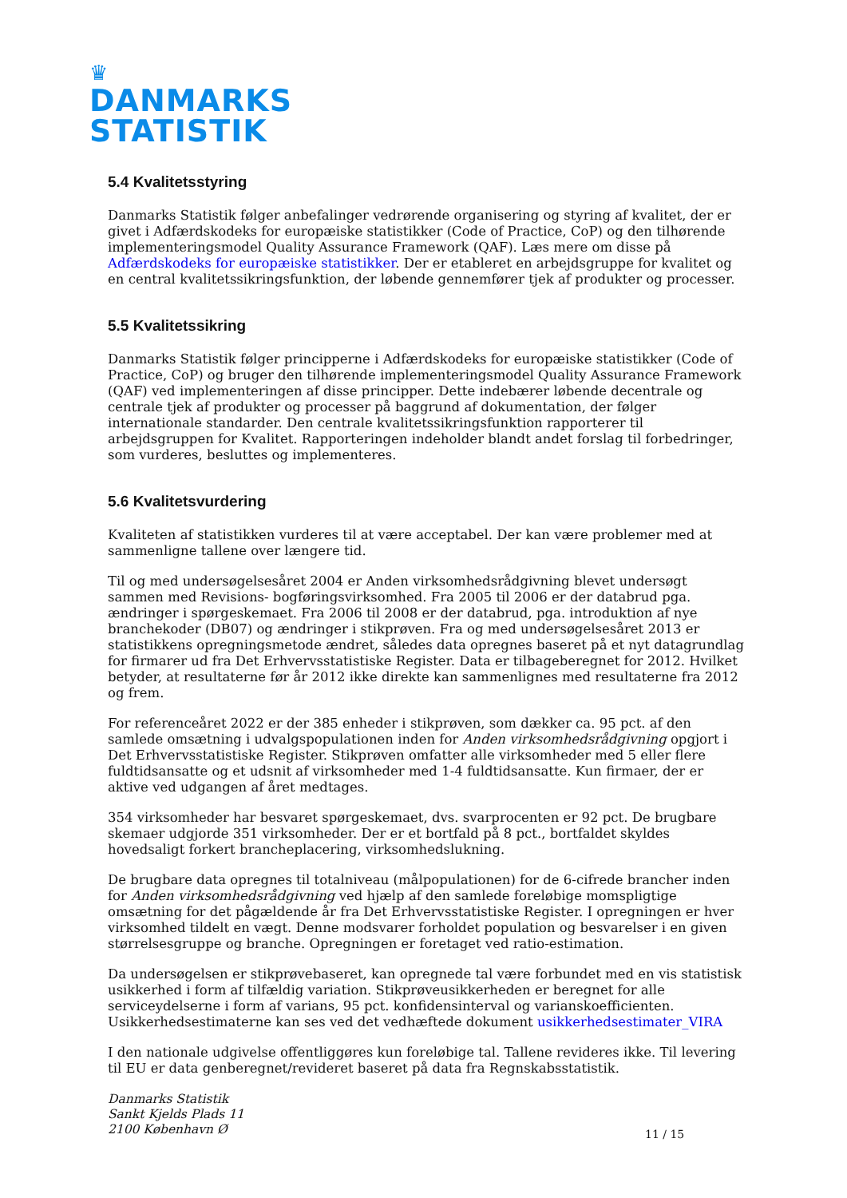♛
DANMARKS
STATISTIK
5.4 Kvalitetsstyring
Danmarks Statistik følger anbefalinger vedrørende organisering og styring af kvalitet, der er givet i Adfærdskodeks for europæiske statistikker (Code of Practice, CoP) og den tilhørende implementeringsmodel Quality Assurance Framework (QAF). Læs mere om disse på Adfærdskodeks for europæiske statistikker. Der er etableret en arbejdsgruppe for kvalitet og en central kvalitetssikringsfunktion, der løbende gennemfører tjek af produkter og processer.
5.5 Kvalitetssikring
Danmarks Statistik følger principperne i Adfærdskodeks for europæiske statistikker (Code of Practice, CoP) og bruger den tilhørende implementeringsmodel Quality Assurance Framework (QAF) ved implementeringen af disse principper. Dette indebærer løbende decentrale og centrale tjek af produkter og processer på baggrund af dokumentation, der følger internationale standarder. Den centrale kvalitetssikringsfunktion rapporterer til arbejdsgruppen for Kvalitet. Rapporteringen indeholder blandt andet forslag til forbedringer, som vurderes, besluttes og implementeres.
5.6 Kvalitetsvurdering
Kvaliteten af statistikken vurderes til at være acceptabel. Der kan være problemer med at sammenligne tallene over længere tid.
Til og med undersøgelsesåret 2004 er Anden virksomhedsrådgivning blevet undersøgt sammen med Revisions- bogføringsvirksomhed. Fra 2005 til 2006 er der databrud pga. ændringer i spørgeskemaet. Fra 2006 til 2008 er der databrud, pga. introduktion af nye branchekoder (DB07) og ændringer i stikprøven. Fra og med undersøgelsesåret 2013 er statistikkens opregningsmetode ændret, således data opregnes baseret på et nyt datagrundlag for firmarer ud fra Det Erhvervsstatistiske Register. Data er tilbageberegnet for 2012. Hvilket betyder, at resultaterne før år 2012 ikke direkte kan sammenlignes med resultaterne fra 2012 og frem.
For referenceåret 2022 er der 385 enheder i stikprøven, som dækker ca. 95 pct. af den samlede omsætning i udvalgspopulationen inden for Anden virksomhedsrådgivning opgjort i Det Erhvervsstatistiske Register. Stikprøven omfatter alle virksomheder med 5 eller flere fuldtidsansatte og et udsnit af virksomheder med 1-4 fuldtidsansatte. Kun firmaer, der er aktive ved udgangen af året medtages.
354 virksomheder har besvaret spørgeskemaet, dvs. svarprocenten er 92 pct. De brugbare skemaer udgjorde 351 virksomheder. Der er et bortfald på 8 pct., bortfaldet skyldes hovedsaligt forkert brancheplacering, virksomhedslukning.
De brugbare data opregnes til totalniveau (målpopulationen) for de 6-cifrede brancher inden for Anden virksomhedsrådgivning ved hjælp af den samlede foreløbige momspligtige omsætning for det pågældende år fra Det Erhvervsstatistiske Register. I opregningen er hver virksomhed tildelt en vægt. Denne modsvarer forholdet population og besvarelser i en given størrelsesgruppe og branche. Opregningen er foretaget ved ratio-estimation.
Da undersøgelsen er stikprøvebaseret, kan opregnede tal være forbundet med en vis statistisk usikkerhed i form af tilfældig variation. Stikprøveusikkerheden er beregnet for alle serviceydelserne i form af varians, 95 pct. konfidensinterval og varianskoefficienten. Usikkerhedsestimaterne kan ses ved det vedhæftede dokument usikkerhedsestimater_VIRA
I den nationale udgivelse offentliggøres kun foreløbige tal. Tallene revideres ikke. Til levering til EU er data genberegnet/revideret baseret på data fra Regnskabsstatistik.
Danmarks Statistik
Sankt Kjelds Plads 11
2100 København Ø
11 / 15